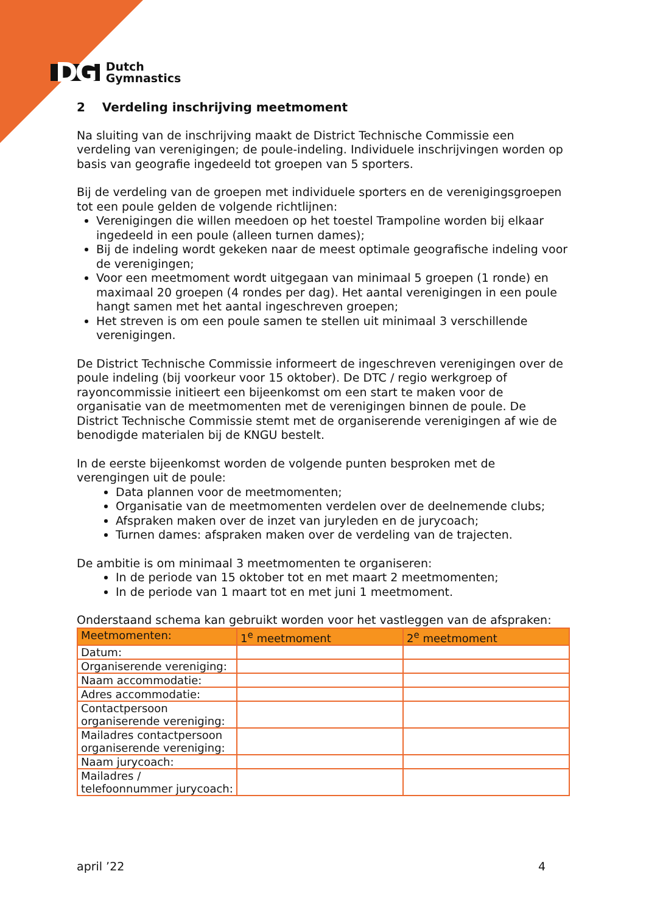DG
Dutch
Gymnastics
2 Verdeling inschrijving meetmoment
Na sluiting van de inschrijving maakt de District Technische Commissie een verdeling van verenigingen; de poule-indeling. Individuele inschrijvingen worden op basis van geografie ingedeeld tot groepen van 5 sporters.
Bij de verdeling van de groepen met individuele sporters en de verenigingsgroepen tot een poule gelden de volgende richtlijnen:
Verenigingen die willen meedoen op het toestel Trampoline worden bij elkaar ingedeeld in een poule (alleen turnen dames);
Bij de indeling wordt gekeken naar de meest optimale geografische indeling voor de verenigingen;
Voor een meetmoment wordt uitgegaan van minimaal 5 groepen (1 ronde) en maximaal 20 groepen (4 rondes per dag). Het aantal verenigingen in een poule hangt samen met het aantal ingeschreven groepen;
Het streven is om een poule samen te stellen uit minimaal 3 verschillende verenigingen.
De District Technische Commissie informeert de ingeschreven verenigingen over de poule indeling (bij voorkeur voor 15 oktober). De DTC / regio werkgroep of rayoncommissie initieert een bijeenkomst om een start te maken voor de organisatie van de meetmomenten met de verenigingen binnen de poule. De District Technische Commissie stemt met de organiserende verenigingen af wie de benodigde materialen bij de KNGU bestelt.
In de eerste bijeenkomst worden de volgende punten besproken met de verengingen uit de poule:
Data plannen voor de meetmomenten;
Organisatie van de meetmomenten verdelen over de deelnemende clubs;
Afspraken maken over de inzet van juryleden en de jurycoach;
Turnen dames: afspraken maken over de verdeling van de trajecten.
De ambitie is om minimaal 3 meetmomenten te organiseren:
In de periode van 15 oktober tot en met maart 2 meetmomenten;
In de periode van 1 maart tot en met juni 1 meetmoment.
Onderstaand schema kan gebruikt worden voor het vastleggen van de afspraken:
| Meetmomenten: | 1<sup>e</sup> meetmoment | 2<sup>e</sup> meetmoment |
| --- | --- | --- |
| Datum: | | |
| Organiserende vereniging: | | |
| Naam accommodatie: | | |
| Adres accommodatie: | | |
| Contactpersoon organiserende vereniging: | | |
| Mailadres contactpersoon organiserende vereniging: | | |
| Naam jurycoach: | | |
| Mailadres / telefoonnummer jurycoach: | | |
april ’22 4